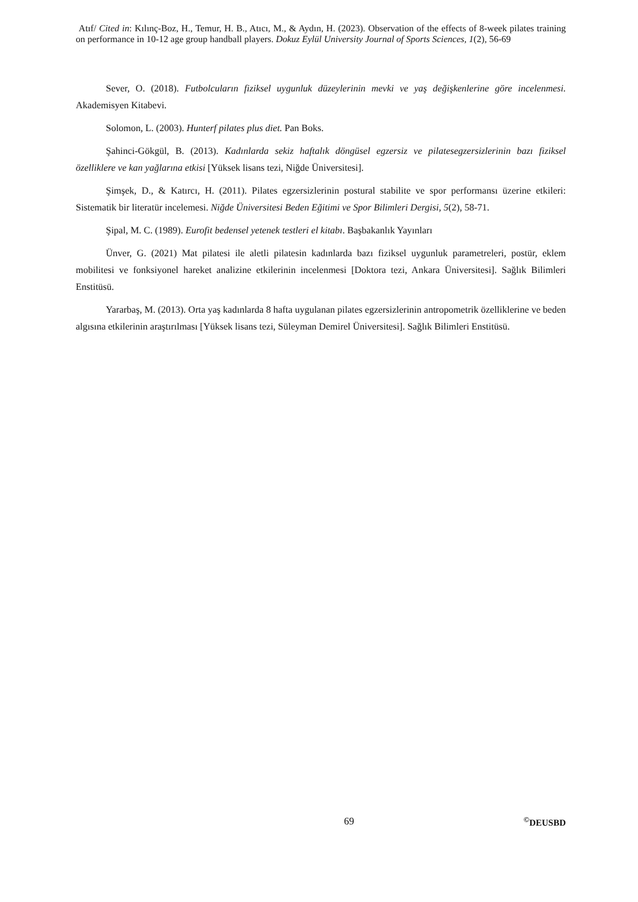Atıf/ Cited in: Kılınç-Boz, H., Temur, H. B., Atıcı, M., & Aydın, H. (2023). Observation of the effects of 8-week pilates training on performance in 10-12 age group handball players. Dokuz Eylül University Journal of Sports Sciences, 1(2), 56-69
Sever, O. (2018). Futbolcuların fiziksel uygunluk düzeylerinin mevki ve yaş değişkenlerine göre incelenmesi. Akademisyen Kitabevi.
Solomon, L. (2003). Hunterf pilates plus diet. Pan Boks.
Şahinci-Gökgül, B. (2013). Kadınlarda sekiz haftalık döngüsel egzersiz ve pilatesegzersizlerinin bazı fiziksel özelliklere ve kan yağlarına etkisi [Yüksek lisans tezi, Niğde Üniversitesi].
Şimşek, D., & Katırcı, H. (2011). Pilates egzersizlerinin postural stabilite ve spor performansı üzerine etkileri: Sistematik bir literatür incelemesi. Niğde Üniversitesi Beden Eğitimi ve Spor Bilimleri Dergisi, 5(2), 58-71.
Şipal, M. C. (1989). Eurofit bedensel yetenek testleri el kitabı. Başbakanlık Yayınları
Ünver, G. (2021) Mat pilatesi ile aletli pilatesin kadınlarda bazı fiziksel uygunluk parametreleri, postür, eklem mobilitesi ve fonksiyonel hareket analizine etkilerinin incelenmesi [Doktora tezi, Ankara Üniversitesi]. Sağlık Bilimleri Enstitüsü.
Yararbaş, M. (2013). Orta yaş kadınlarda 8 hafta uygulanan pilates egzersizlerinin antropometrik özelliklerine ve beden algısına etkilerinin araştırılması [Yüksek lisans tezi, Süleyman Demirel Üniversitesi]. Sağlık Bilimleri Enstitüsü.
69 <sup>©</sup>DEUSBD